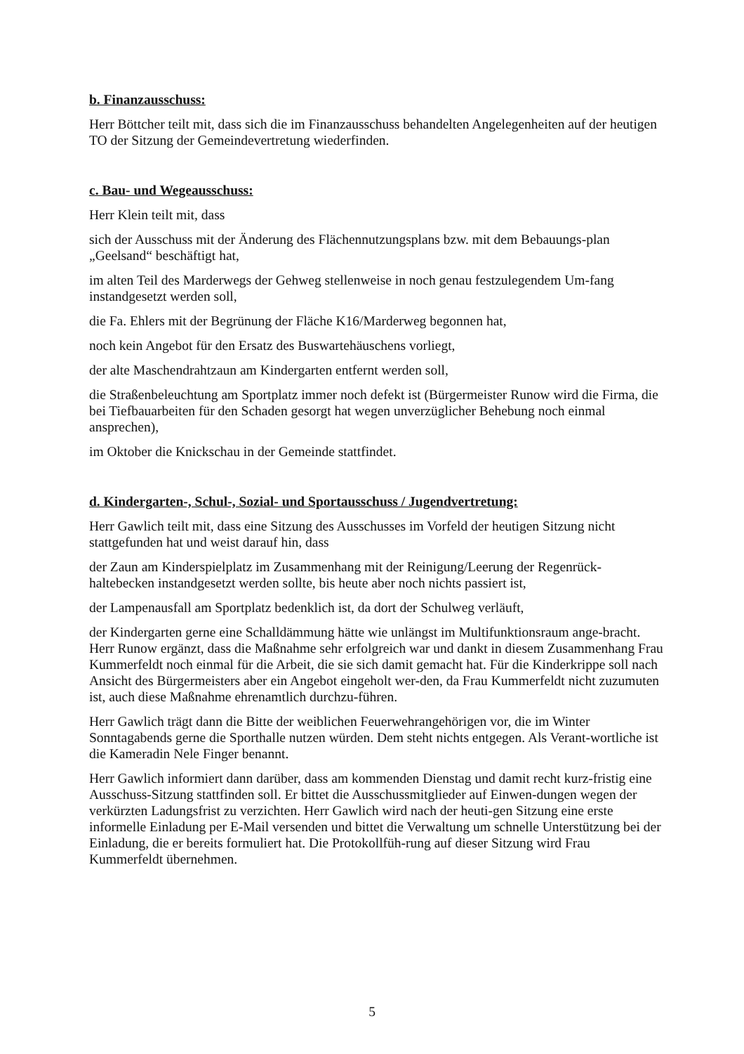b. Finanzausschuss:
Herr Böttcher teilt mit, dass sich die im Finanzausschuss behandelten Angelegenheiten auf der heutigen TO der Sitzung der Gemeindevertretung wiederfinden.
c. Bau- und Wegeausschuss:
Herr Klein teilt mit, dass
sich der Ausschuss mit der Änderung des Flächennutzungsplans bzw. mit dem Bebauungs-plan „Geelsand“ beschäftigt hat,
im alten Teil des Marderwegs der Gehweg stellenweise in noch genau festzulegendem Um-fang instandgesetzt werden soll,
die Fa. Ehlers mit der Begrünung der Fläche K16/Marderweg begonnen hat,
noch kein Angebot für den Ersatz des Buswartehäuschens vorliegt,
der alte Maschendrahtzaun am Kindergarten entfernt werden soll,
die Straßenbeleuchtung am Sportplatz immer noch defekt ist (Bürgermeister Runow wird die Firma, die bei Tiefbauarbeiten für den Schaden gesorgt hat wegen unverzüglicher Behebung noch einmal ansprechen),
im Oktober die Knickschau in der Gemeinde stattfindet.
d. Kindergarten-, Schul-, Sozial- und Sportausschuss / Jugendvertretung:
Herr Gawlich teilt mit, dass eine Sitzung des Ausschusses im Vorfeld der heutigen Sitzung nicht stattgefunden hat und weist darauf hin, dass
der Zaun am Kinderspielplatz im Zusammenhang mit der Reinigung/Leerung der Regenrück-haltebecken instandgesetzt werden sollte, bis heute aber noch nichts passiert ist,
der Lampenausfall am Sportplatz bedenklich ist, da dort der Schulweg verläuft,
der Kindergarten gerne eine Schalldämmung hätte wie unlängst im Multifunktionsraum ange-bracht. Herr Runow ergänzt, dass die Maßnahme sehr erfolgreich war und dankt in diesem Zusammenhang Frau Kummerfeldt noch einmal für die Arbeit, die sie sich damit gemacht hat. Für die Kinderkrippe soll nach Ansicht des Bürgermeisters aber ein Angebot eingeholt wer-den, da Frau Kummerfeldt nicht zuzumuten ist, auch diese Maßnahme ehrenamtlich durchzu-führen.
Herr Gawlich trägt dann die Bitte der weiblichen Feuerwehrangehörigen vor, die im Winter Sonntagabends gerne die Sporthalle nutzen würden. Dem steht nichts entgegen. Als Verant-wortliche ist die Kameradin Nele Finger benannt.
Herr Gawlich informiert dann darüber, dass am kommenden Dienstag und damit recht kurz-fristig eine Ausschuss-Sitzung stattfinden soll. Er bittet die Ausschussmitglieder auf Einwen-dungen wegen der verkürzten Ladungsfrist zu verzichten. Herr Gawlich wird nach der heuti-gen Sitzung eine erste informelle Einladung per E-Mail versenden und bittet die Verwaltung um schnelle Unterstützung bei der Einladung, die er bereits formuliert hat. Die Protokollfüh-rung auf dieser Sitzung wird Frau Kummerfeldt übernehmen.
5